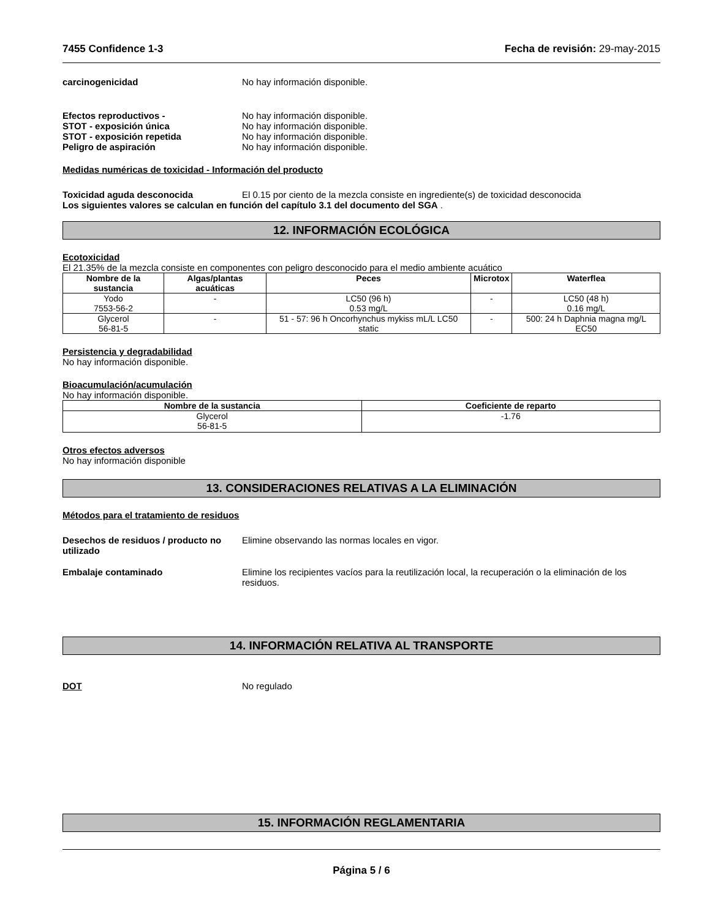7455 Confidence 1-3 Fecha de revisión: 29-may-2015
carcinogenicidad No hay información disponible.
Efectos reproductivos - No hay información disponible.
STOT - exposición única No hay información disponible.
STOT - exposición repetida No hay información disponible.
Peligro de aspiración No hay información disponible.
Medidas numéricas de toxicidad - Información del producto
Toxicidad aguda desconocida El 0.15 por ciento de la mezcla consiste en ingrediente(s) de toxicidad desconocida
Los siguientes valores se calculan en función del capítulo 3.1 del documento del SGA .
12. INFORMACIÓN ECOLÓGICA
Ecotoxicidad
El 21.35% de la mezcla consiste en componentes con peligro desconocido para el medio ambiente acuático
| Nombre de la sustancia | Algas/plantas acuáticas | Peces | Microtox | Waterflea |
| --- | --- | --- | --- | --- |
| Yodo 7553-56-2 | - | LC50 (96 h) 0.53 mg/L | - | LC50 (48 h) 0.16 mg/L |
| Glycerol 56-81-5 | - | 51 - 57: 96 h Oncorhynchus mykiss mL/L LC50 static | - | 500: 24 h Daphnia magna mg/L EC50 |
Persistencia y degradabilidad
No hay información disponible.
Bioacumulación/acumulación
No hay información disponible.
| Nombre de la sustancia | Coeficiente de reparto |
| --- | --- |
| Glycerol 56-81-5 | -1.76 |
Otros efectos adversos
No hay información disponible
13. CONSIDERACIONES RELATIVAS A LA ELIMINACIÓN
Métodos para el tratamiento de residuos
Desechos de residuos / producto no utilizado Elimine observando las normas locales en vigor.
Embalaje contaminado Elimine los recipientes vacíos para la reutilización local, la recuperación o la eliminación de los residuos.
14. INFORMACIÓN RELATIVA AL TRANSPORTE
DOT No regulado
15. INFORMACIÓN REGLAMENTARIA
Página 5 / 6